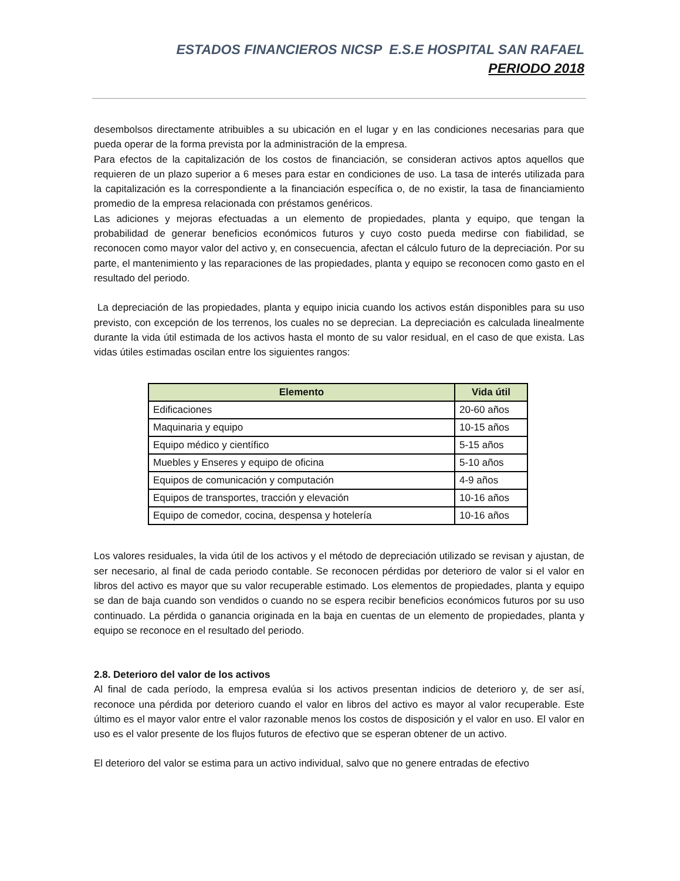ESTADOS FINANCIEROS NICSP E.S.E HOSPITAL SAN RAFAEL
PERIODO 2018
desembolsos directamente atribuibles a su ubicación en el lugar y en las condiciones necesarias para que pueda operar de la forma prevista por la administración de la empresa.
Para efectos de la capitalización de los costos de financiación, se consideran activos aptos aquellos que requieren de un plazo superior a 6 meses para estar en condiciones de uso. La tasa de interés utilizada para la capitalización es la correspondiente a la financiación específica o, de no existir, la tasa de financiamiento promedio de la empresa relacionada con préstamos genéricos.
Las adiciones y mejoras efectuadas a un elemento de propiedades, planta y equipo, que tengan la probabilidad de generar beneficios económicos futuros y cuyo costo pueda medirse con fiabilidad, se reconocen como mayor valor del activo y, en consecuencia, afectan el cálculo futuro de la depreciación. Por su parte, el mantenimiento y las reparaciones de las propiedades, planta y equipo se reconocen como gasto en el resultado del periodo.
La depreciación de las propiedades, planta y equipo inicia cuando los activos están disponibles para su uso previsto, con excepción de los terrenos, los cuales no se deprecian. La depreciación es calculada linealmente durante la vida útil estimada de los activos hasta el monto de su valor residual, en el caso de que exista. Las vidas útiles estimadas oscilan entre los siguientes rangos:
| Elemento | Vida útil |
| --- | --- |
| Edificaciones | 20-60 años |
| Maquinaria y equipo | 10-15 años |
| Equipo médico y científico | 5-15 años |
| Muebles y Enseres y equipo de oficina | 5-10 años |
| Equipos de comunicación y computación | 4-9 años |
| Equipos de transportes, tracción y elevación | 10-16 años |
| Equipo de comedor, cocina, despensa y hotelería | 10-16 años |
Los valores residuales, la vida útil de los activos y el método de depreciación utilizado se revisan y ajustan, de ser necesario, al final de cada periodo contable. Se reconocen pérdidas por deterioro de valor si el valor en libros del activo es mayor que su valor recuperable estimado. Los elementos de propiedades, planta y equipo se dan de baja cuando son vendidos o cuando no se espera recibir beneficios económicos futuros por su uso continuado. La pérdida o ganancia originada en la baja en cuentas de un elemento de propiedades, planta y equipo se reconoce en el resultado del periodo.
2.8. Deterioro del valor de los activos
Al final de cada período, la empresa evalúa si los activos presentan indicios de deterioro y, de ser así, reconoce una pérdida por deterioro cuando el valor en libros del activo es mayor al valor recuperable. Este último es el mayor valor entre el valor razonable menos los costos de disposición y el valor en uso. El valor en uso es el valor presente de los flujos futuros de efectivo que se esperan obtener de un activo.
El deterioro del valor se estima para un activo individual, salvo que no genere entradas de efectivo